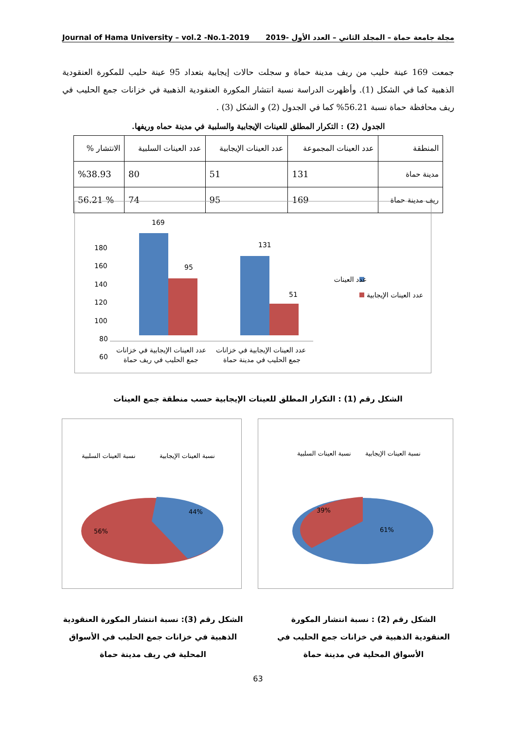Journal of Hama University – vol.2 -No.1-2019 مجلة جامعة حماة – المجلد الثاني – العدد الأول -2019
جمعت 169 عينة حليب من ريف مدينة حماة و سجلت حالات إيجابية بتعداد 95 عينة حليب للمكورة العنقودية الذهبية كما في الشكل (1). وأظهرت الدراسة نسبة انتشار المكورة العنقودية الذهبية في خزانات جمع الحليب في ريف محافظة حماة نسبة 56.21% كما في الجدول (2) و الشكل (3) .
الجدول (2) : التكرار المطلق للعينات الإيجابية والسلبية في مدينة حماه وريفها.
| المنطقة | عدد العينات المجموعة | عدد العينات الإيجابية | عدد العينات السلبية | الانتشار % |
| --- | --- | --- | --- | --- |
| مدينة حماة | 131 | 51 | 80 | %38.93 |
| ريف مدينة حماة | 169 | 95 | 74 | % 56.21 |
180
160
140
120
100
80
60
0
169
95
131
51
عدد العينات
عدد العينات الإيجابية
عدد العينات الإيجابية في خزانات
جمع الحليب في ريف حماة
عدد العينات الإيجابية في خزانات
جمع الحليب في مدينة حماة
الشكل رقم (1) : التكرار المطلق للعينات الإيجابية حسب منطقة جمع العينات
نسبة العينات السلبية
نسبة العينات الإيجابية
44%
56%
نسبة العينات السلبية
نسبة العينات الإيجابية
39%
61%
الشكل رقم (3): نسبة انتشار المكورة العنقودية الذهبية في خزانات جمع الحليب في الأسواق المحلية في ريف مدينة حماة
الشكل رقم (2) : نسبة انتشار المكورة العنقودية الذهبية في خزانات جمع الحليب في الأسواق المحلية في مدينة حماة
63